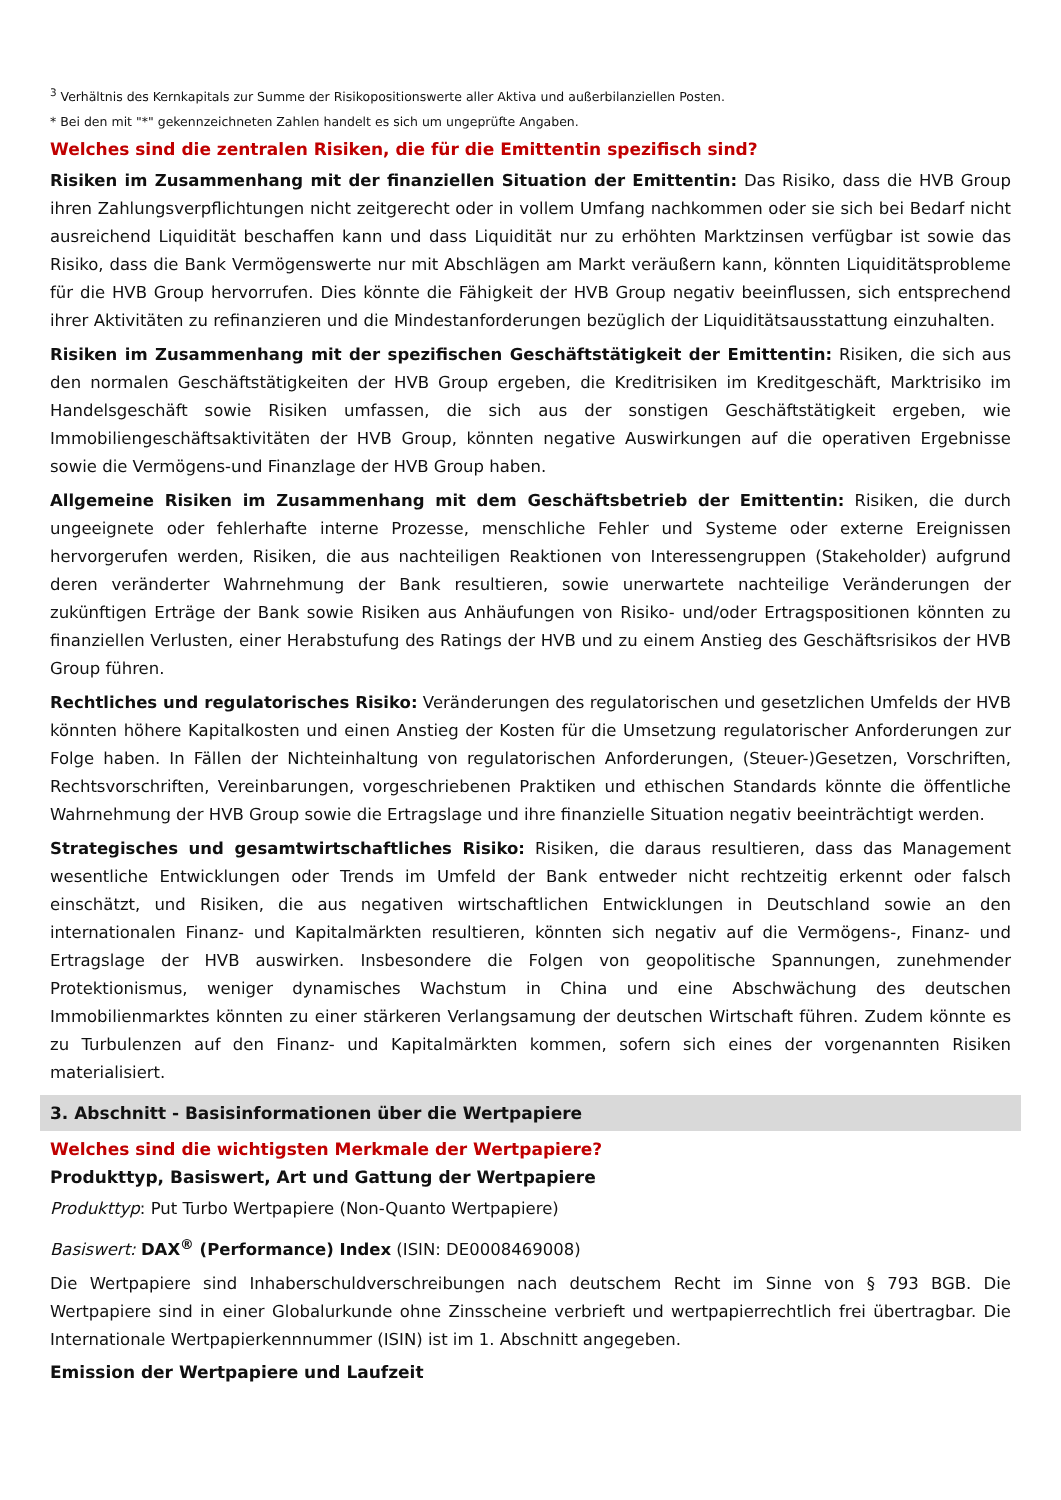<sup>3</sup> Verhältnis des Kernkapitals zur Summe der Risikopositionswerte aller Aktiva und außerbilanziellen Posten.
* Bei den mit "*" gekennzeichneten Zahlen handelt es sich um ungeprüfte Angaben.
Welches sind die zentralen Risiken, die für die Emittentin spezifisch sind?
Risiken im Zusammenhang mit der finanziellen Situation der Emittentin: Das Risiko, dass die HVB Group ihren Zahlungsverpflichtungen nicht zeitgerecht oder in vollem Umfang nachkommen oder sie sich bei Bedarf nicht ausreichend Liquidität beschaffen kann und dass Liquidität nur zu erhöhten Marktzinsen verfügbar ist sowie das Risiko, dass die Bank Vermögenswerte nur mit Abschlägen am Markt veräußern kann, könnten Liquiditätsprobleme für die HVB Group hervorrufen. Dies könnte die Fähigkeit der HVB Group negativ beeinflussen, sich entsprechend ihrer Aktivitäten zu refinanzieren und die Mindestanforderungen bezüglich der Liquiditätsausstattung einzuhalten.
Risiken im Zusammenhang mit der spezifischen Geschäftstätigkeit der Emittentin: Risiken, die sich aus den normalen Geschäftstätigkeiten der HVB Group ergeben, die Kreditrisiken im Kreditgeschäft, Marktrisiko im Handelsgeschäft sowie Risiken umfassen, die sich aus der sonstigen Geschäftstätigkeit ergeben, wie Immobiliengeschäftsaktivitäten der HVB Group, könnten negative Auswirkungen auf die operativen Ergebnisse sowie die Vermögens-und Finanzlage der HVB Group haben.
Allgemeine Risiken im Zusammenhang mit dem Geschäftsbetrieb der Emittentin: Risiken, die durch ungeeignete oder fehlerhafte interne Prozesse, menschliche Fehler und Systeme oder externe Ereignissen hervorgerufen werden, Risiken, die aus nachteiligen Reaktionen von Interessengruppen (Stakeholder) aufgrund deren veränderter Wahrnehmung der Bank resultieren, sowie unerwartete nachteilige Veränderungen der zukünftigen Erträge der Bank sowie Risiken aus Anhäufungen von Risiko- und/oder Ertragspositionen könnten zu finanziellen Verlusten, einer Herabstufung des Ratings der HVB und zu einem Anstieg des Geschäftsrisikos der HVB Group führen.
Rechtliches und regulatorisches Risiko: Veränderungen des regulatorischen und gesetzlichen Umfelds der HVB könnten höhere Kapitalkosten und einen Anstieg der Kosten für die Umsetzung regulatorischer Anforderungen zur Folge haben. In Fällen der Nichteinhaltung von regulatorischen Anforderungen, (Steuer-)Gesetzen, Vorschriften, Rechtsvorschriften, Vereinbarungen, vorgeschriebenen Praktiken und ethischen Standards könnte die öffentliche Wahrnehmung der HVB Group sowie die Ertragslage und ihre finanzielle Situation negativ beeinträchtigt werden.
Strategisches und gesamtwirtschaftliches Risiko: Risiken, die daraus resultieren, dass das Management wesentliche Entwicklungen oder Trends im Umfeld der Bank entweder nicht rechtzeitig erkennt oder falsch einschätzt, und Risiken, die aus negativen wirtschaftlichen Entwicklungen in Deutschland sowie an den internationalen Finanz- und Kapitalmärkten resultieren, könnten sich negativ auf die Vermögens-, Finanz- und Ertragslage der HVB auswirken. Insbesondere die Folgen von geopolitische Spannungen, zunehmender Protektionismus, weniger dynamisches Wachstum in China und eine Abschwächung des deutschen Immobilienmarktes könnten zu einer stärkeren Verlangsamung der deutschen Wirtschaft führen. Zudem könnte es zu Turbulenzen auf den Finanz- und Kapitalmärkten kommen, sofern sich eines der vorgenannten Risiken materialisiert.
3. Abschnitt - Basisinformationen über die Wertpapiere
Welches sind die wichtigsten Merkmale der Wertpapiere?
Produkttyp, Basiswert, Art und Gattung der Wertpapiere
Produkttyp: Put Turbo Wertpapiere (Non-Quanto Wertpapiere)
Basiswert: DAX<sup>®</sup> (Performance) Index (ISIN: DE0008469008)
Die Wertpapiere sind Inhaberschuldverschreibungen nach deutschem Recht im Sinne von § 793 BGB. Die Wertpapiere sind in einer Globalurkunde ohne Zinsscheine verbrieft und wertpapierrechtlich frei übertragbar. Die Internationale Wertpapierkennnummer (ISIN) ist im 1. Abschnitt angegeben.
Emission der Wertpapiere und Laufzeit